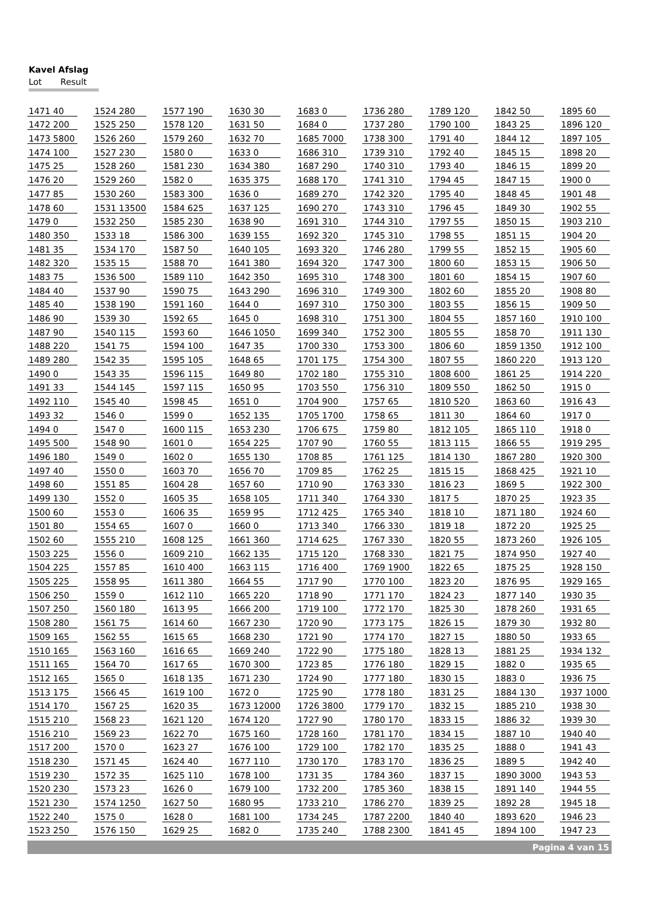Kavel Afslag
Lot Result
| 1471 | 40 | | 1524 | 280 | | 1577 | 190 | | 1630 | 30 | | 1683 | 0 | | 1736 | 280 | | 1789 | 120 | | 1842 | 50 | | 1895 | 60 |
| 1472 | 200 | | 1525 | 250 | | 1578 | 120 | | 1631 | 50 | | 1684 | 0 | | 1737 | 280 | | 1790 | 100 | | 1843 | 25 | | 1896 | 120 |
| 1473 | 5800 | | 1526 | 260 | | 1579 | 260 | | 1632 | 70 | | 1685 | 7000 | | 1738 | 300 | | 1791 | 40 | | 1844 | 12 | | 1897 | 105 |
| 1474 | 100 | | 1527 | 230 | | 1580 | 0 | | 1633 | 0 | | 1686 | 310 | | 1739 | 310 | | 1792 | 40 | | 1845 | 15 | | 1898 | 20 |
| 1475 | 25 | | 1528 | 260 | | 1581 | 230 | | 1634 | 380 | | 1687 | 290 | | 1740 | 310 | | 1793 | 40 | | 1846 | 15 | | 1899 | 20 |
| 1476 | 20 | | 1529 | 260 | | 1582 | 0 | | 1635 | 375 | | 1688 | 170 | | 1741 | 310 | | 1794 | 45 | | 1847 | 15 | | 1900 | 0 |
| 1477 | 85 | | 1530 | 260 | | 1583 | 300 | | 1636 | 0 | | 1689 | 270 | | 1742 | 320 | | 1795 | 40 | | 1848 | 45 | | 1901 | 48 |
| 1478 | 60 | | 1531 | 13500 | | 1584 | 625 | | 1637 | 125 | | 1690 | 270 | | 1743 | 310 | | 1796 | 45 | | 1849 | 30 | | 1902 | 55 |
| 1479 | 0 | | 1532 | 250 | | 1585 | 230 | | 1638 | 90 | | 1691 | 310 | | 1744 | 310 | | 1797 | 55 | | 1850 | 15 | | 1903 | 210 |
| 1480 | 350 | | 1533 | 18 | | 1586 | 300 | | 1639 | 155 | | 1692 | 320 | | 1745 | 310 | | 1798 | 55 | | 1851 | 15 | | 1904 | 20 |
| 1481 | 35 | | 1534 | 170 | | 1587 | 50 | | 1640 | 105 | | 1693 | 320 | | 1746 | 280 | | 1799 | 55 | | 1852 | 15 | | 1905 | 60 |
| 1482 | 320 | | 1535 | 15 | | 1588 | 70 | | 1641 | 380 | | 1694 | 320 | | 1747 | 300 | | 1800 | 60 | | 1853 | 15 | | 1906 | 50 |
| 1483 | 75 | | 1536 | 500 | | 1589 | 110 | | 1642 | 350 | | 1695 | 310 | | 1748 | 300 | | 1801 | 60 | | 1854 | 15 | | 1907 | 60 |
| 1484 | 40 | | 1537 | 90 | | 1590 | 75 | | 1643 | 290 | | 1696 | 310 | | 1749 | 300 | | 1802 | 60 | | 1855 | 20 | | 1908 | 80 |
| 1485 | 40 | | 1538 | 190 | | 1591 | 160 | | 1644 | 0 | | 1697 | 310 | | 1750 | 300 | | 1803 | 55 | | 1856 | 15 | | 1909 | 50 |
| 1486 | 90 | | 1539 | 30 | | 1592 | 65 | | 1645 | 0 | | 1698 | 310 | | 1751 | 300 | | 1804 | 55 | | 1857 | 160 | | 1910 | 100 |
| 1487 | 90 | | 1540 | 115 | | 1593 | 60 | | 1646 | 1050 | | 1699 | 340 | | 1752 | 300 | | 1805 | 55 | | 1858 | 70 | | 1911 | 130 |
| 1488 | 220 | | 1541 | 75 | | 1594 | 100 | | 1647 | 35 | | 1700 | 330 | | 1753 | 300 | | 1806 | 60 | | 1859 | 1350 | | 1912 | 100 |
| 1489 | 280 | | 1542 | 35 | | 1595 | 105 | | 1648 | 65 | | 1701 | 175 | | 1754 | 300 | | 1807 | 55 | | 1860 | 220 | | 1913 | 120 |
| 1490 | 0 | | 1543 | 35 | | 1596 | 115 | | 1649 | 80 | | 1702 | 180 | | 1755 | 310 | | 1808 | 600 | | 1861 | 25 | | 1914 | 220 |
| 1491 | 33 | | 1544 | 145 | | 1597 | 115 | | 1650 | 95 | | 1703 | 550 | | 1756 | 310 | | 1809 | 550 | | 1862 | 50 | | 1915 | 0 |
| 1492 | 110 | | 1545 | 40 | | 1598 | 45 | | 1651 | 0 | | 1704 | 900 | | 1757 | 65 | | 1810 | 520 | | 1863 | 60 | | 1916 | 43 |
| 1493 | 32 | | 1546 | 0 | | 1599 | 0 | | 1652 | 135 | | 1705 | 1700 | | 1758 | 65 | | 1811 | 30 | | 1864 | 60 | | 1917 | 0 |
| 1494 | 0 | | 1547 | 0 | | 1600 | 115 | | 1653 | 230 | | 1706 | 675 | | 1759 | 80 | | 1812 | 105 | | 1865 | 110 | | 1918 | 0 |
| 1495 | 500 | | 1548 | 90 | | 1601 | 0 | | 1654 | 225 | | 1707 | 90 | | 1760 | 55 | | 1813 | 115 | | 1866 | 55 | | 1919 | 295 |
| 1496 | 180 | | 1549 | 0 | | 1602 | 0 | | 1655 | 130 | | 1708 | 85 | | 1761 | 125 | | 1814 | 130 | | 1867 | 280 | | 1920 | 300 |
| 1497 | 40 | | 1550 | 0 | | 1603 | 70 | | 1656 | 70 | | 1709 | 85 | | 1762 | 25 | | 1815 | 15 | | 1868 | 425 | | 1921 | 10 |
| 1498 | 60 | | 1551 | 85 | | 1604 | 28 | | 1657 | 60 | | 1710 | 90 | | 1763 | 330 | | 1816 | 23 | | 1869 | 5 | | 1922 | 300 |
| 1499 | 130 | | 1552 | 0 | | 1605 | 35 | | 1658 | 105 | | 1711 | 340 | | 1764 | 330 | | 1817 | 5 | | 1870 | 25 | | 1923 | 35 |
| 1500 | 60 | | 1553 | 0 | | 1606 | 35 | | 1659 | 95 | | 1712 | 425 | | 1765 | 340 | | 1818 | 10 | | 1871 | 180 | | 1924 | 60 |
| 1501 | 80 | | 1554 | 65 | | 1607 | 0 | | 1660 | 0 | | 1713 | 340 | | 1766 | 330 | | 1819 | 18 | | 1872 | 20 | | 1925 | 25 |
| 1502 | 60 | | 1555 | 210 | | 1608 | 125 | | 1661 | 360 | | 1714 | 625 | | 1767 | 330 | | 1820 | 55 | | 1873 | 260 | | 1926 | 105 |
| 1503 | 225 | | 1556 | 0 | | 1609 | 210 | | 1662 | 135 | | 1715 | 120 | | 1768 | 330 | | 1821 | 75 | | 1874 | 950 | | 1927 | 40 |
| 1504 | 225 | | 1557 | 85 | | 1610 | 400 | | 1663 | 115 | | 1716 | 400 | | 1769 | 1900 | | 1822 | 65 | | 1875 | 25 | | 1928 | 150 |
| 1505 | 225 | | 1558 | 95 | | 1611 | 380 | | 1664 | 55 | | 1717 | 90 | | 1770 | 100 | | 1823 | 20 | | 1876 | 95 | | 1929 | 165 |
| 1506 | 250 | | 1559 | 0 | | 1612 | 110 | | 1665 | 220 | | 1718 | 90 | | 1771 | 170 | | 1824 | 23 | | 1877 | 140 | | 1930 | 35 |
| 1507 | 250 | | 1560 | 180 | | 1613 | 95 | | 1666 | 200 | | 1719 | 100 | | 1772 | 170 | | 1825 | 30 | | 1878 | 260 | | 1931 | 65 |
| 1508 | 280 | | 1561 | 75 | | 1614 | 60 | | 1667 | 230 | | 1720 | 90 | | 1773 | 175 | | 1826 | 15 | | 1879 | 30 | | 1932 | 80 |
| 1509 | 165 | | 1562 | 55 | | 1615 | 65 | | 1668 | 230 | | 1721 | 90 | | 1774 | 170 | | 1827 | 15 | | 1880 | 50 | | 1933 | 65 |
| 1510 | 165 | | 1563 | 160 | | 1616 | 65 | | 1669 | 240 | | 1722 | 90 | | 1775 | 180 | | 1828 | 13 | | 1881 | 25 | | 1934 | 132 |
| 1511 | 165 | | 1564 | 70 | | 1617 | 65 | | 1670 | 300 | | 1723 | 85 | | 1776 | 180 | | 1829 | 15 | | 1882 | 0 | | 1935 | 65 |
| 1512 | 165 | | 1565 | 0 | | 1618 | 135 | | 1671 | 230 | | 1724 | 90 | | 1777 | 180 | | 1830 | 15 | | 1883 | 0 | | 1936 | 75 |
| 1513 | 175 | | 1566 | 45 | | 1619 | 100 | | 1672 | 0 | | 1725 | 90 | | 1778 | 180 | | 1831 | 25 | | 1884 | 130 | | 1937 | 1000 |
| 1514 | 170 | | 1567 | 25 | | 1620 | 35 | | 1673 | 12000 | | 1726 | 3800 | | 1779 | 170 | | 1832 | 15 | | 1885 | 210 | | 1938 | 30 |
| 1515 | 210 | | 1568 | 23 | | 1621 | 120 | | 1674 | 120 | | 1727 | 90 | | 1780 | 170 | | 1833 | 15 | | 1886 | 32 | | 1939 | 30 |
| 1516 | 210 | | 1569 | 23 | | 1622 | 70 | | 1675 | 160 | | 1728 | 160 | | 1781 | 170 | | 1834 | 15 | | 1887 | 10 | | 1940 | 40 |
| 1517 | 200 | | 1570 | 0 | | 1623 | 27 | | 1676 | 100 | | 1729 | 100 | | 1782 | 170 | | 1835 | 25 | | 1888 | 0 | | 1941 | 43 |
| 1518 | 230 | | 1571 | 45 | | 1624 | 40 | | 1677 | 110 | | 1730 | 170 | | 1783 | 170 | | 1836 | 25 | | 1889 | 5 | | 1942 | 40 |
| 1519 | 230 | | 1572 | 35 | | 1625 | 110 | | 1678 | 100 | | 1731 | 35 | | 1784 | 360 | | 1837 | 15 | | 1890 | 3000 | | 1943 | 53 |
| 1520 | 230 | | 1573 | 23 | | 1626 | 0 | | 1679 | 100 | | 1732 | 200 | | 1785 | 360 | | 1838 | 15 | | 1891 | 140 | | 1944 | 55 |
| 1521 | 230 | | 1574 | 1250 | | 1627 | 50 | | 1680 | 95 | | 1733 | 210 | | 1786 | 270 | | 1839 | 25 | | 1892 | 28 | | 1945 | 18 |
| 1522 | 240 | | 1575 | 0 | | 1628 | 0 | | 1681 | 100 | | 1734 | 245 | | 1787 | 2200 | | 1840 | 40 | | 1893 | 620 | | 1946 | 23 |
| 1523 | 250 | | 1576 | 150 | | 1629 | 25 | | 1682 | 0 | | 1735 | 240 | | 1788 | 2300 | | 1841 | 45 | | 1894 | 100 | | 1947 | 23 |
Pagina 4 van 15